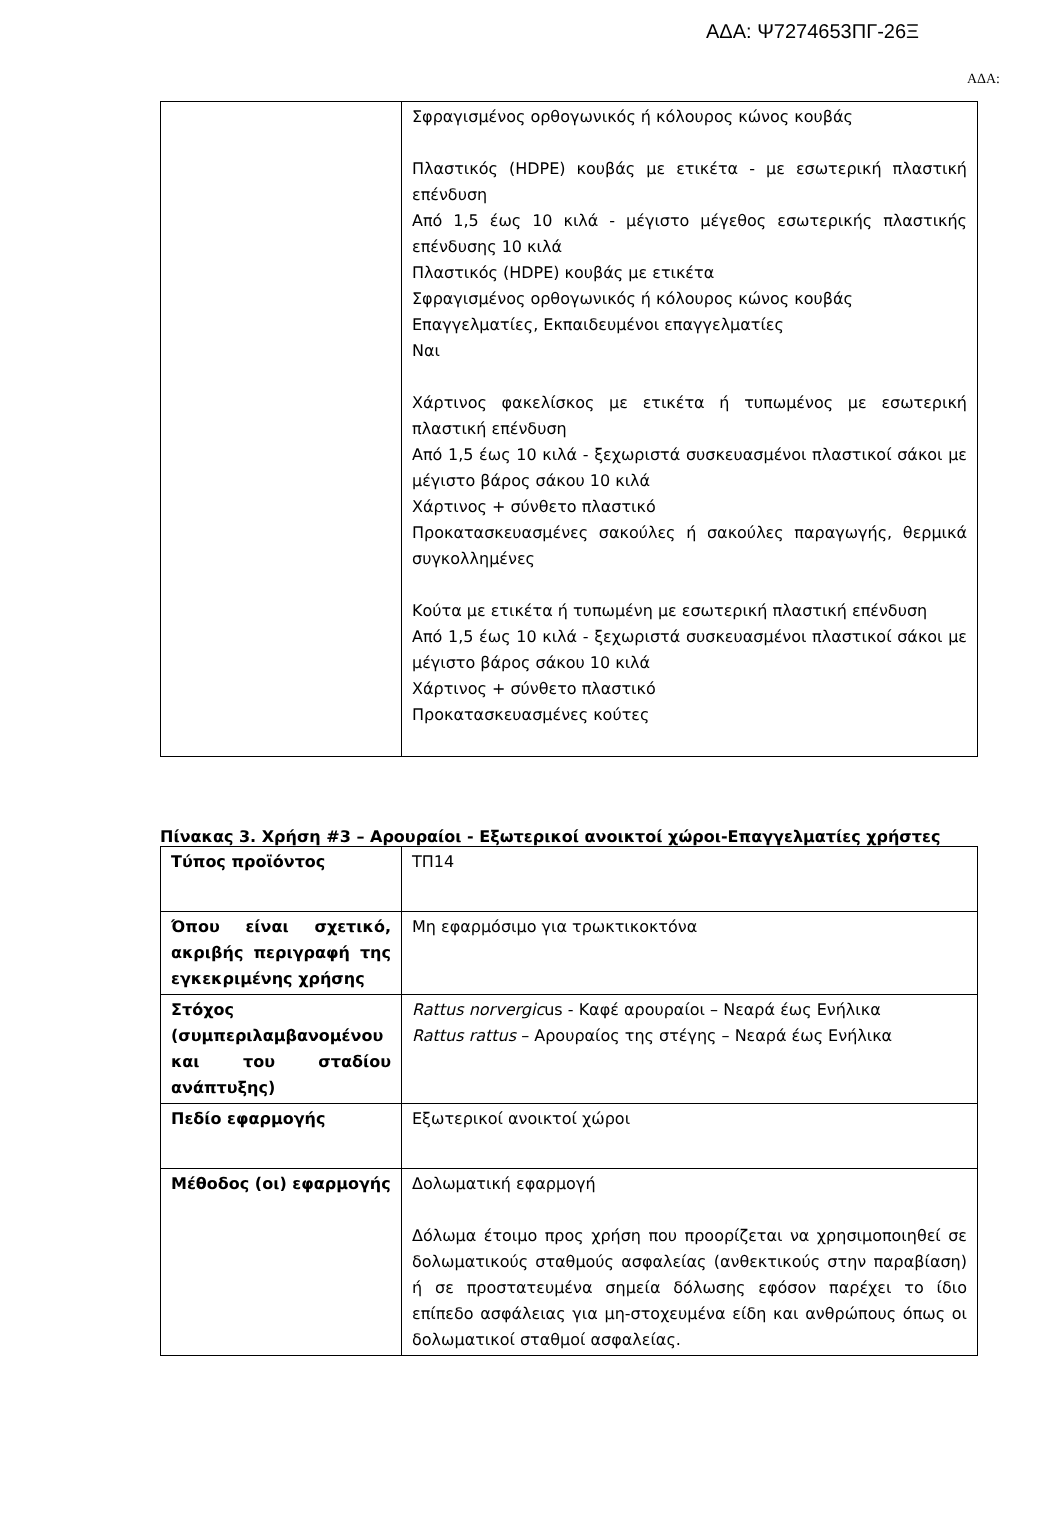ΑΔΑ: Ψ7274653ΠΓ-26Ξ
ΑΔΑ:
| | Σφραγισμένος ορθογωνικός ή κόλουρος κώνος κουβάς Πλαστικός (HDPE) κουβάς με ετικέτα - με εσωτερική πλαστική επένδυση Από 1,5 έως 10 κιλά - μέγιστο μέγεθος εσωτερικής πλαστικής επένδυσης 10 κιλά Πλαστικός (HDPE) κουβάς με ετικέτα Σφραγισμένος ορθογωνικός ή κόλουρος κώνος κουβάς Επαγγελματίες, Εκπαιδευμένοι επαγγελματίες Ναι Χάρτινος φακελίσκος με ετικέτα ή τυπωμένος με εσωτερική πλαστική επένδυση Από 1,5 έως 10 κιλά - ξεχωριστά συσκευασμένοι πλαστικοί σάκοι με μέγιστο βάρος σάκου 10 κιλά Χάρτινος + σύνθετο πλαστικό Προκατασκευασμένες σακούλες ή σακούλες παραγωγής, θερμικά συγκολλημένες Κούτα με ετικέτα ή τυπωμένη με εσωτερική πλαστική επένδυση Από 1,5 έως 10 κιλά - ξεχωριστά συσκευασμένοι πλαστικοί σάκοι με μέγιστο βάρος σάκου 10 κιλά Χάρτινος + σύνθετο πλαστικό Προκατασκευασμένες κούτες |
Πίνακας 3. Χρήση #3 – Αρουραίοι - Εξωτερικοί ανοικτοί χώροι-Επαγγελματίες χρήστες
| Τύπος προϊόντος | ΤΠ14 |
| Όπου είναι σχετικό, ακριβής περιγραφή της εγκεκριμένης χρήσης | Μη εφαρμόσιμο για τρωκτικοκτόνα |
| Στόχος (συμπεριλαμβανομένου και του σταδίου ανάπτυξης) | Rattus norvergic us - Καφέ αρουραίοι – Νεαρά έως Ενήλικα Rattus rattus – Αρουραίος της στέγης – Νεαρά έως Ενήλικα |
| Πεδίο εφαρμογής | Εξωτερικοί ανοικτοί χώροι |
| Μέθοδος (οι) εφαρμογής | Δολωματική εφαρμογή Δόλωμα έτοιμο προς χρήση που προορίζεται να χρησιμοποιηθεί σε δολωματικούς σταθμούς ασφαλείας (ανθεκτικούς στην παραβίαση) ή σε προστατευμένα σημεία δόλωσης εφόσον παρέχει το ίδιο επίπεδο ασφάλειας για μη-στοχευμένα είδη και ανθρώπους όπως οι δολωματικοί σταθμοί ασφαλείας. |